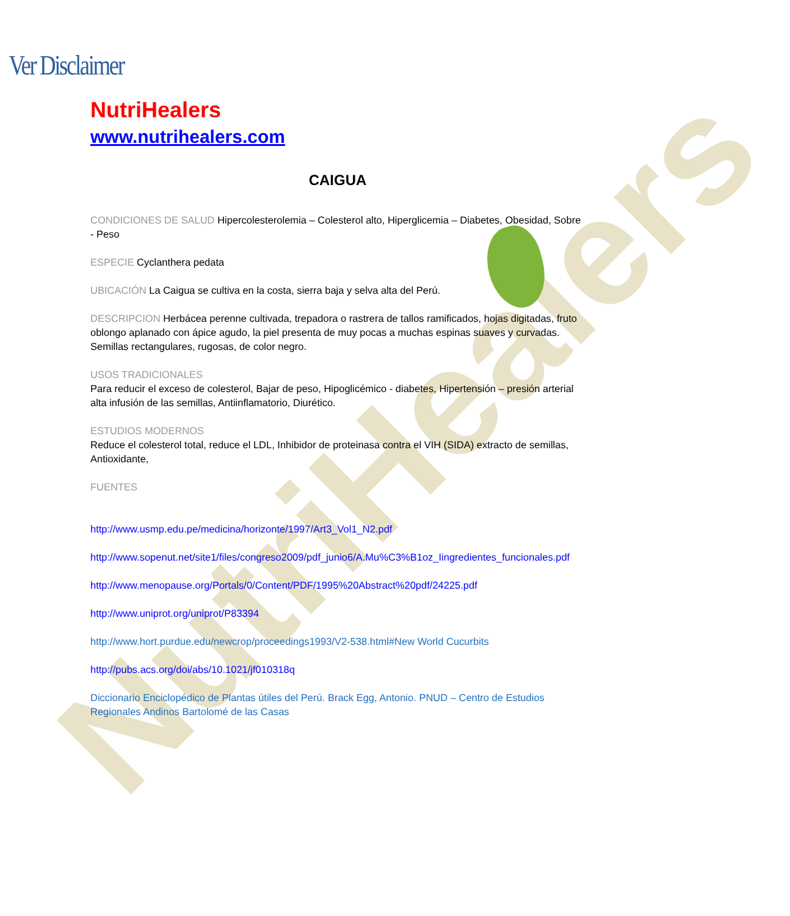NutriHealers
Ver Disclaimer
NutriHealers
www.nutrihealers.com
CAIGUA
CONDICIONES DE SALUD Hipercolesterolemia – Colesterol alto, Hiperglicemia – Diabetes, Obesidad, Sobre - Peso
ESPECIE Cyclanthera pedata
UBICACIÓN La Caigua se cultiva en la costa, sierra baja y selva alta del Perú.
DESCRIPCION Herbácea perenne cultivada, trepadora o rastrera de tallos ramificados, hojas digitadas, fruto oblongo aplanado con ápice agudo, la piel presenta de muy pocas a muchas espinas suaves y curvadas. Semillas rectangulares, rugosas, de color negro.
USOS TRADICIONALES
Para reducir el exceso de colesterol, Bajar de peso, Hipoglicémico - diabetes, Hipertensión – presión arterial alta infusión de las semillas, Antiinflamatorio, Diurético.
ESTUDIOS MODERNOS
Reduce el colesterol total, reduce el LDL, Inhibidor de proteinasa contra el VIH (SIDA) extracto de semillas, Antioxidante,
FUENTES
http://www.usmp.edu.pe/medicina/horizonte/1997/Art3_Vol1_N2.pdf
http://www.sopenut.net/site1/files/congreso2009/pdf_junio6/A.Mu%C3%B1oz_Iingredientes_funcionales.pdf
http://www.menopause.org/Portals/0/Content/PDF/1995%20Abstract%20pdf/24225.pdf
http://www.uniprot.org/uniprot/P83394
http://www.hort.purdue.edu/newcrop/proceedings1993/V2-538.html#New World Cucurbits
http://pubs.acs.org/doi/abs/10.1021/jf010318q
Diccionario Enciclopédico de Plantas útiles del Perú. Brack Egg, Antonio. PNUD – Centro de Estudios Regionales Andinos Bartolomé de las Casas